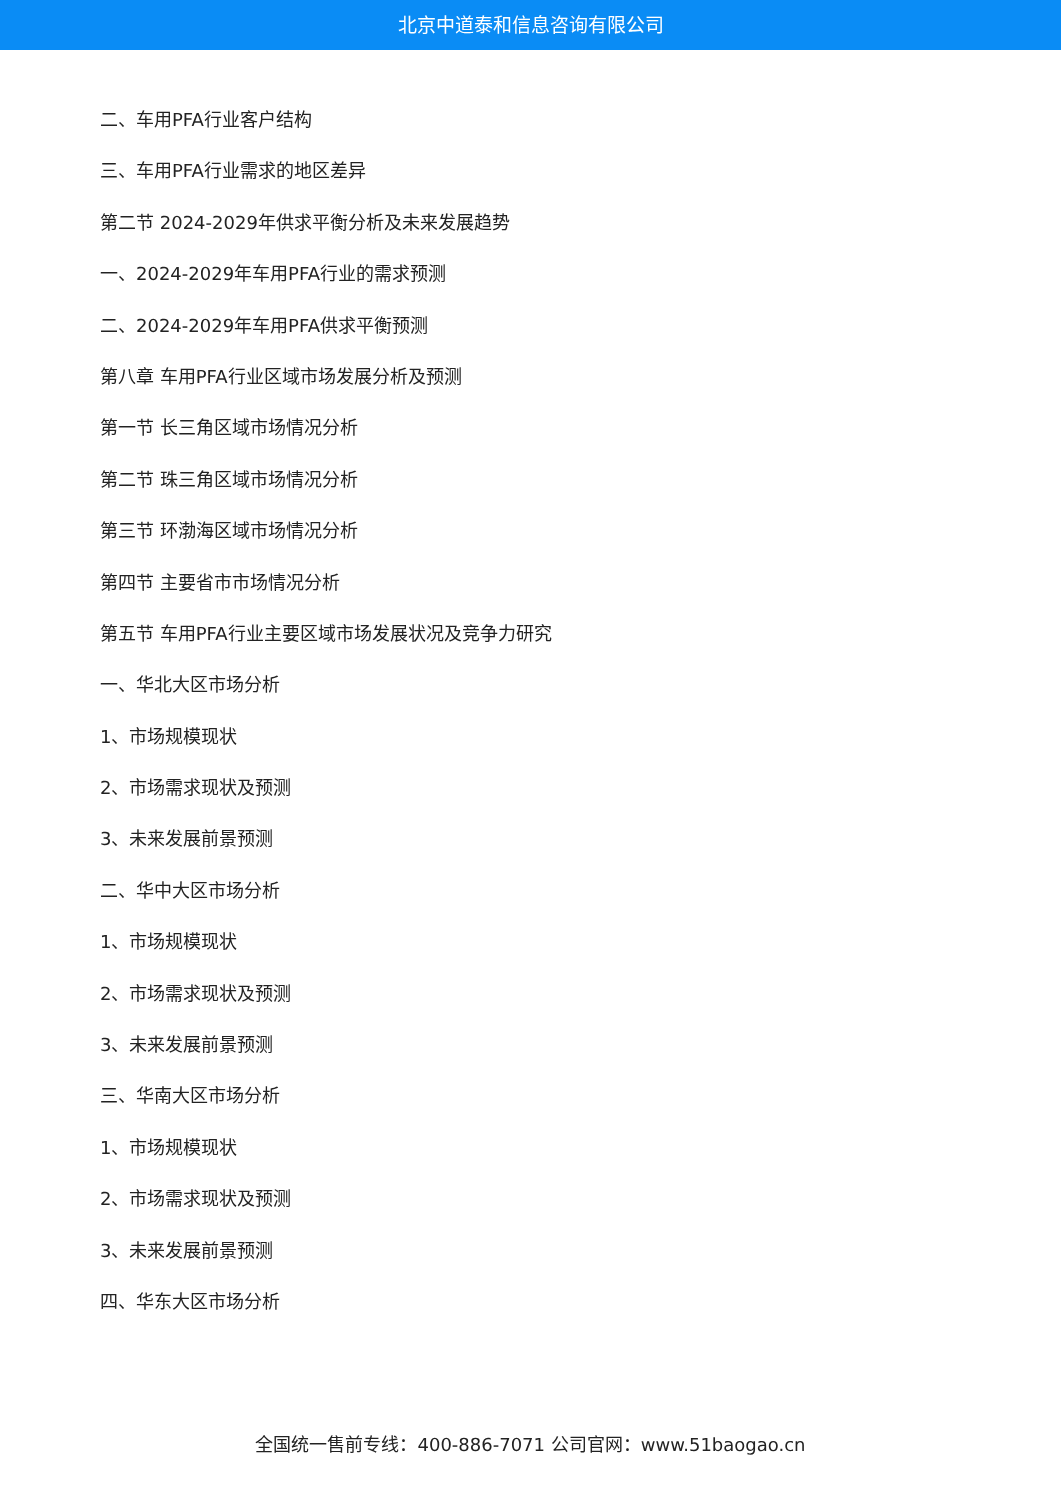北京中道泰和信息咨询有限公司
二、车用PFA行业客户结构
三、车用PFA行业需求的地区差异
第二节 2024-2029年供求平衡分析及未来发展趋势
一、2024-2029年车用PFA行业的需求预测
二、2024-2029年车用PFA供求平衡预测
第八章 车用PFA行业区域市场发展分析及预测
第一节 长三角区域市场情况分析
第二节 珠三角区域市场情况分析
第三节 环渤海区域市场情况分析
第四节 主要省市市场情况分析
第五节 车用PFA行业主要区域市场发展状况及竞争力研究
一、华北大区市场分析
1、市场规模现状
2、市场需求现状及预测
3、未来发展前景预测
二、华中大区市场分析
1、市场规模现状
2、市场需求现状及预测
3、未来发展前景预测
三、华南大区市场分析
1、市场规模现状
2、市场需求现状及预测
3、未来发展前景预测
四、华东大区市场分析
全国统一售前专线：400-886-7071 公司官网：www.51baogao.cn